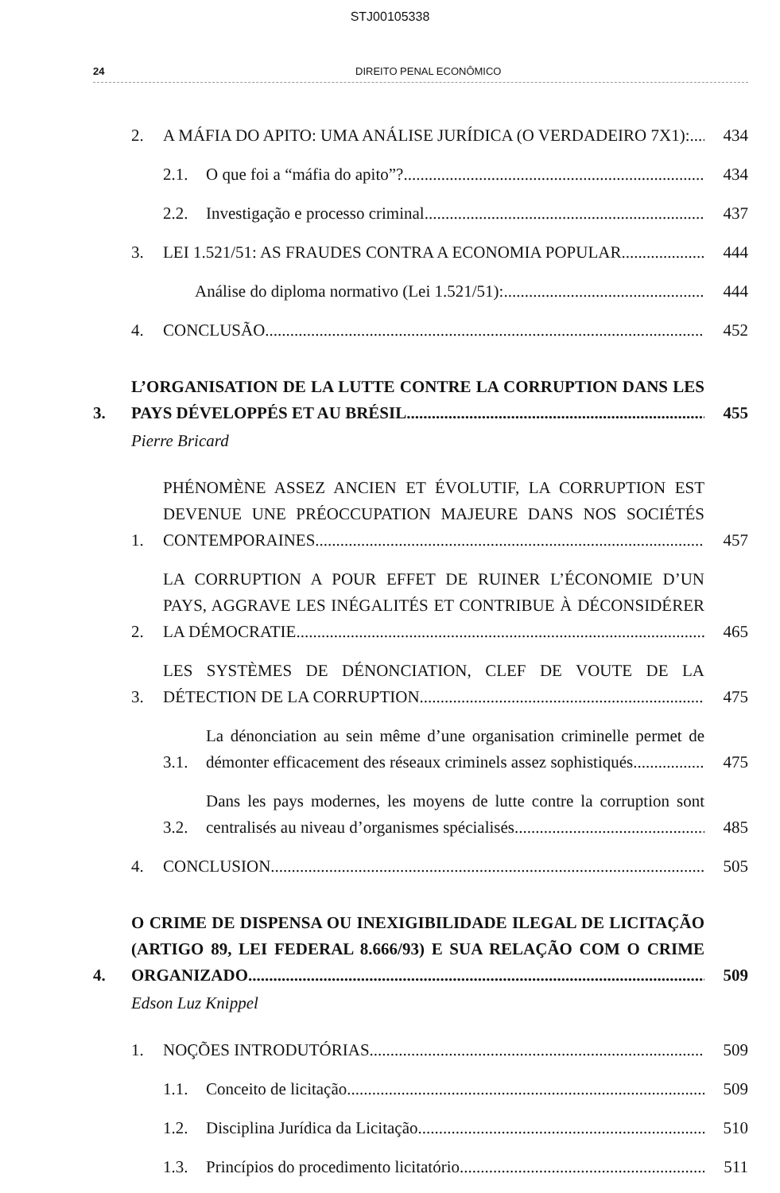STJ00105338
24 DIREITO PENAL ECONÔMICO
2. A MÁFIA DO APITO: UMA ANÁLISE JURÍDICA (O VERDADEIRO 7X1): 434
2.1. O que foi a “máfia do apito”? 434
2.2. Investigação e processo criminal 437
3. LEI 1.521/51: AS FRAUDES CONTRA A ECONOMIA POPULAR 444
Análise do diploma normativo (Lei 1.521/51): 444
4. CONCLUSÃO 452
3. L’ORGANISATION DE LA LUTTE CONTRE LA CORRUPTION DANS LES PAYS DÉVELOPPÉS ET AU BRÉSIL 455
Pierre Bricard
1. PHÉNOMÈNE ASSEZ ANCIEN ET ÉVOLUTIF, LA CORRUPTION EST DEVENUE UNE PRÉOCCUPATION MAJEURE DANS NOS SOCIÉTÉS CONTEMPORAINES 457
2. LA CORRUPTION A POUR EFFET DE RUINER L’ÉCONOMIE D’UN PAYS, AGGRAVE LES INÉGALITÉS ET CONTRIBUE À DÉCONSIDÉRER LA DÉMOCRATIE. 465
3. LES SYSTÈMES DE DÉNONCIATION, CLEF DE VOUTE DE LA DÉTECTION DE LA CORRUPTION 475
3.1. La dénonciation au sein même d’une organisation criminelle permet de démonter efficacement des réseaux criminels assez sophistiqués 475
3.2. Dans les pays modernes, les moyens de lutte contre la corruption sont centralisés au niveau d’organismes spécialisés 485
4. CONCLUSION 505
4. O CRIME DE DISPENSA OU INEXIGIBILIDADE ILEGAL DE LICITAÇÃO (ARTIGO 89, LEI FEDERAL 8.666/93) E SUA RELAÇÃO COM O CRIME ORGANIZADO 509
Edson Luz Knippel
1. NOÇÕES INTRODUTÓRIAS 509
1.1. Conceito de licitação 509
1.2. Disciplina Jurídica da Licitação 510
1.3. Princípios do procedimento licitatório 511